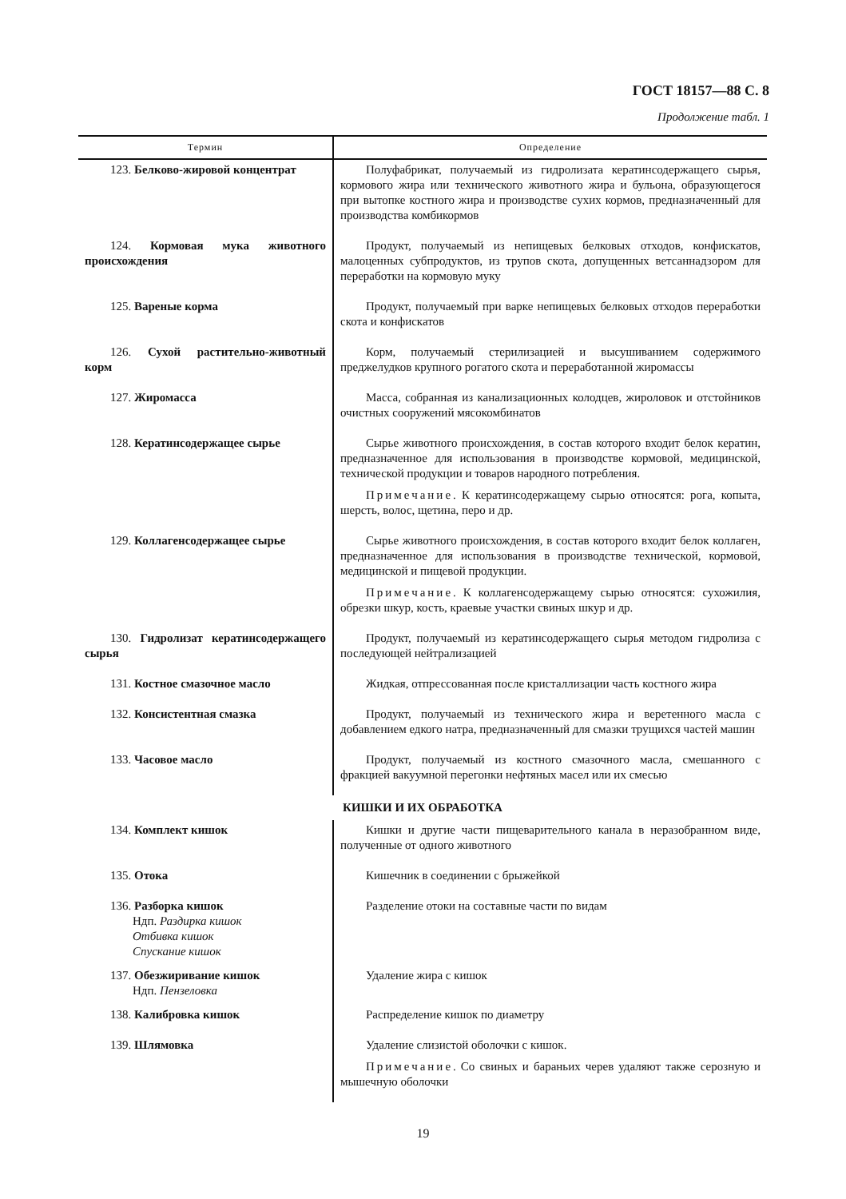ГОСТ 18157—88 С. 8
Продолжение табл. 1
| Термин | Определение |
| --- | --- |
| 123. Белково-жировой концентрат | Полуфабрикат, получаемый из гидролизата кератинсодержащего сырья, кормового жира или технического животного жира и бульона, образующегося при вытопке костного жира и производстве сухих кормов, предназначенный для производства комбикормов |
| 124. Кормовая мука животного происхождения | Продукт, получаемый из непищевых белковых отходов, конфискатов, малоценных субпродуктов, из трупов скота, допущенных ветсаннадзором для переработки на кормовую муку |
| 125. Вареные корма | Продукт, получаемый при варке непищевых белковых отходов переработки скота и конфискатов |
| 126. Сухой растительно-животный корм | Корм, получаемый стерилизацией и высушиванием содержимого преджелудков крупного рогатого скота и переработанной жиромассы |
| 127. Жиромасса | Масса, собранная из канализационных колодцев, жироловок и отстойников очистных сооружений мясокомбинатов |
| 128. Кератинсодержащее сырье | Сырье животного происхождения, в состав которого входит белок кератин, предназначенное для использования в производстве кормовой, медицинской, технической продукции и товаров народного потребления. Примечание . К кератинсодержащему сырью относятся: рога, копыта, шерсть, волос, щетина, перо и др. |
| 129. Коллагенсодержащее сырье | Сырье животного происхождения, в состав которого входит белок коллаген, предназначенное для использования в производстве технической, кормовой, медицинской и пищевой продукции. Примечание . К коллагенсодержащему сырью относятся: сухожилия, обрезки шкур, кость, краевые участки свиных шкур и др. |
| 130. Гидролизат кератинсодержащего сырья | Продукт, получаемый из кератинсодержащего сырья методом гидролиза с последующей нейтрализацией |
| 131. Костное смазочное масло | Жидкая, отпрессованная после кристаллизации часть костного жира |
| 132. Консистентная смазка | Продукт, получаемый из технического жира и веретенного масла с добавлением едкого натра, предназначенный для смазки трущихся частей машин |
| 133. Часовое масло | Продукт, получаемый из костного смазочного масла, смешанного с фракцией вакуумной перегонки нефтяных масел или их смесью |
| КИШКИ И ИХ ОБРАБОТКА | |
| 134. Комплект кишок | Кишки и другие части пищеварительного канала в неразобранном виде, полученные от одного животного |
| 135. Отока | Кишечник в соединении с брыжейкой |
| 136. Разборка кишок Ндп. Раздирка кишок Отбивка кишок Спускание кишок | Разделение отоки на составные части по видам |
| 137. Обезжиривание кишок Ндп. Пензеловка | Удаление жира с кишок |
| 138. Калибровка кишок | Распределение кишок по диаметру |
| 139. Шлямовка | Удаление слизистой оболочки с кишок. Примечание . Со свиных и бараньих черев удаляют также серозную и мышечную оболочки |
19